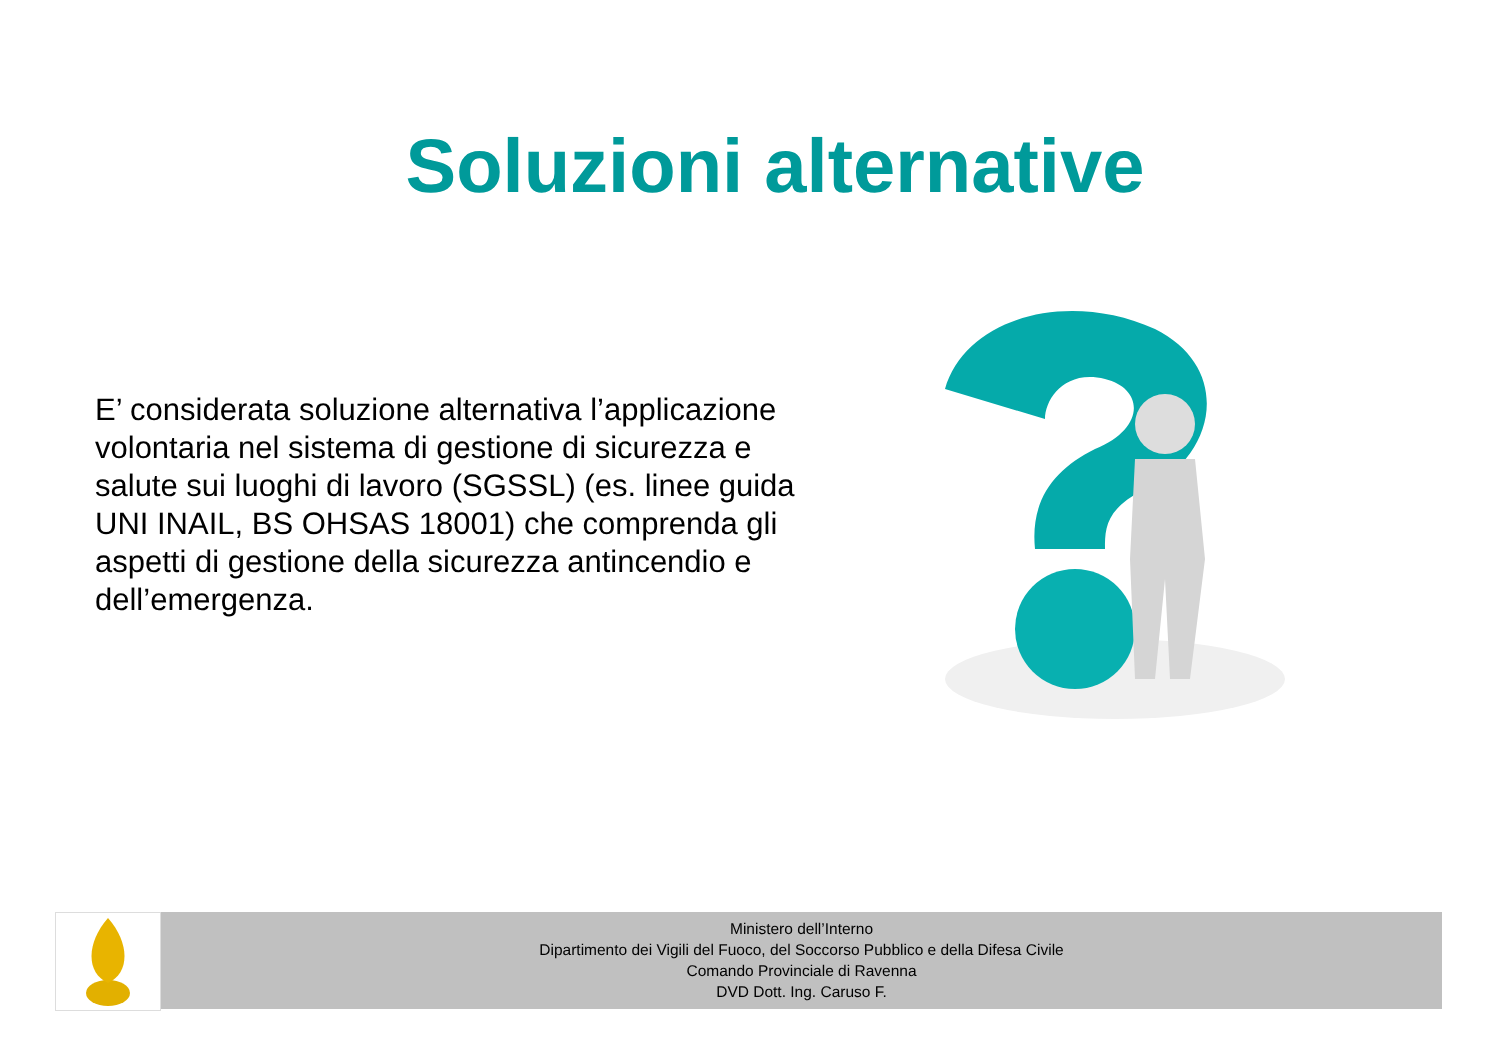Soluzioni alternative
E’ considerata soluzione alternativa l’applicazione volontaria nel sistema di gestione di sicurezza e salute sui luoghi di lavoro (SGSSL) (es. linee guida UNI INAIL, BS OHSAS 18001) che comprenda gli aspetti di gestione della sicurezza antincendio e dell’emergenza.
Ministero dell’Interno
Dipartimento dei Vigili del Fuoco, del Soccorso Pubblico e della Difesa Civile
Comando Provinciale di Ravenna
DVD Dott. Ing. Caruso F.